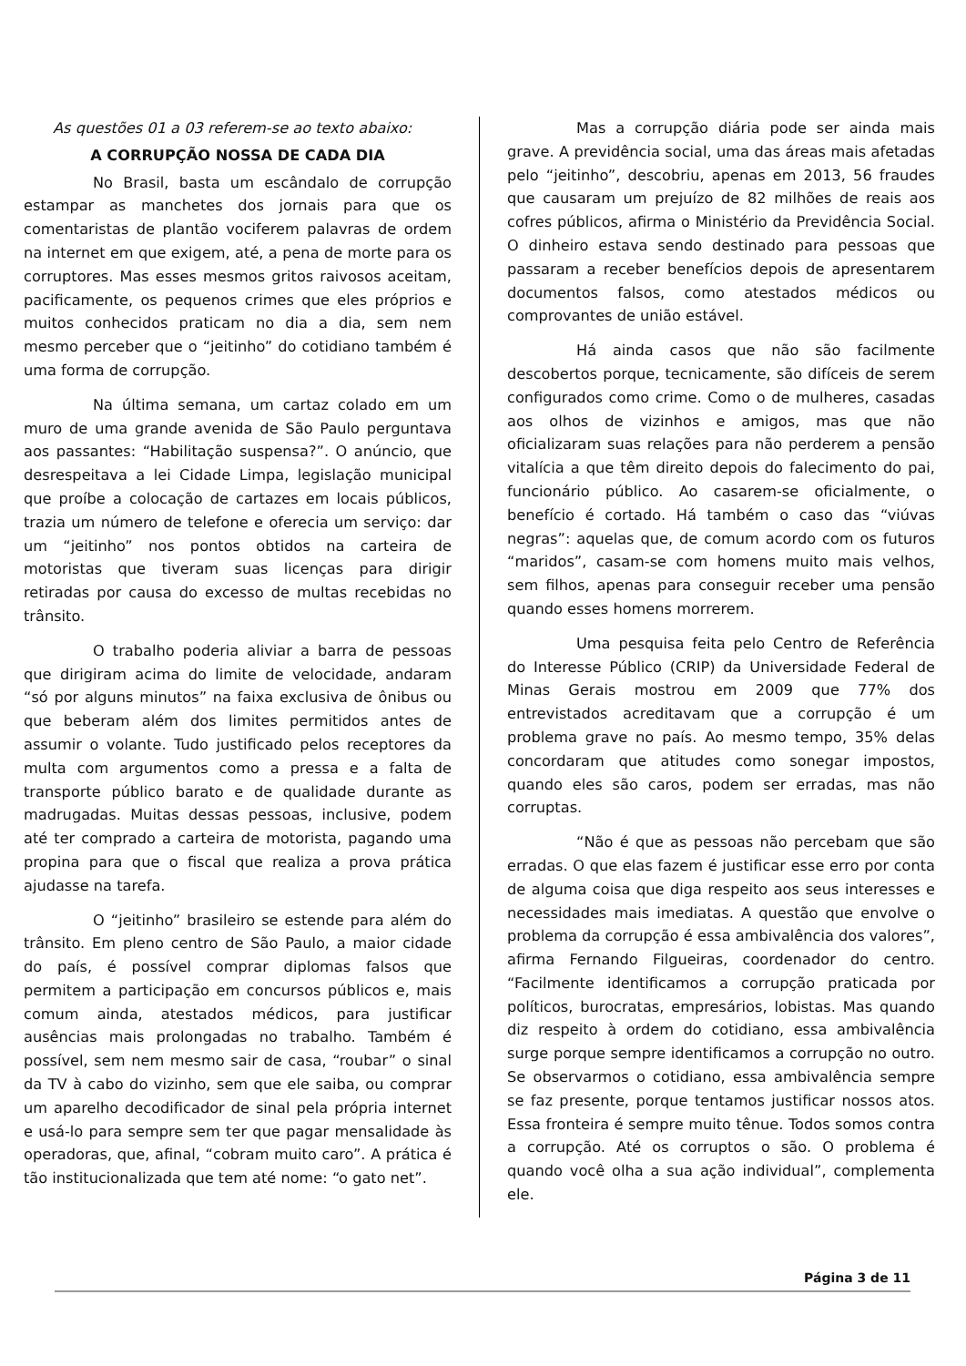As questões 01 a 03 referem-se ao texto abaixo:
A CORRUPÇÃO NOSSA DE CADA DIA
No Brasil, basta um escândalo de corrupção estampar as manchetes dos jornais para que os comentaristas de plantão vociferem palavras de ordem na internet em que exigem, até, a pena de morte para os corruptores. Mas esses mesmos gritos raivosos aceitam, pacificamente, os pequenos crimes que eles próprios e muitos conhecidos praticam no dia a dia, sem nem mesmo perceber que o “jeitinho” do cotidiano também é uma forma de corrupção.
Na última semana, um cartaz colado em um muro de uma grande avenida de São Paulo perguntava aos passantes: “Habilitação suspensa?”. O anúncio, que desrespeitava a lei Cidade Limpa, legislação municipal que proíbe a colocação de cartazes em locais públicos, trazia um número de telefone e oferecia um serviço: dar um “jeitinho” nos pontos obtidos na carteira de motoristas que tiveram suas licenças para dirigir retiradas por causa do excesso de multas recebidas no trânsito.
O trabalho poderia aliviar a barra de pessoas que dirigiram acima do limite de velocidade, andaram “só por alguns minutos” na faixa exclusiva de ônibus ou que beberam além dos limites permitidos antes de assumir o volante. Tudo justificado pelos receptores da multa com argumentos como a pressa e a falta de transporte público barato e de qualidade durante as madrugadas. Muitas dessas pessoas, inclusive, podem até ter comprado a carteira de motorista, pagando uma propina para que o fiscal que realiza a prova prática ajudasse na tarefa.
O “jeitinho” brasileiro se estende para além do trânsito. Em pleno centro de São Paulo, a maior cidade do país, é possível comprar diplomas falsos que permitem a participação em concursos públicos e, mais comum ainda, atestados médicos, para justificar ausências mais prolongadas no trabalho. Também é possível, sem nem mesmo sair de casa, “roubar” o sinal da TV à cabo do vizinho, sem que ele saiba, ou comprar um aparelho decodificador de sinal pela própria internet e usá-lo para sempre sem ter que pagar mensalidade às operadoras, que, afinal, “cobram muito caro”. A prática é tão institucionalizada que tem até nome: “o gato net”.
Mas a corrupção diária pode ser ainda mais grave. A previdência social, uma das áreas mais afetadas pelo “jeitinho”, descobriu, apenas em 2013, 56 fraudes que causaram um prejuízo de 82 milhões de reais aos cofres públicos, afirma o Ministério da Previdência Social. O dinheiro estava sendo destinado para pessoas que passaram a receber benefícios depois de apresentarem documentos falsos, como atestados médicos ou comprovantes de união estável.
Há ainda casos que não são facilmente descobertos porque, tecnicamente, são difíceis de serem configurados como crime. Como o de mulheres, casadas aos olhos de vizinhos e amigos, mas que não oficializaram suas relações para não perderem a pensão vitalícia a que têm direito depois do falecimento do pai, funcionário público. Ao casarem-se oficialmente, o benefício é cortado. Há também o caso das “viúvas negras”: aquelas que, de comum acordo com os futuros “maridos”, casam-se com homens muito mais velhos, sem filhos, apenas para conseguir receber uma pensão quando esses homens morrerem.
Uma pesquisa feita pelo Centro de Referência do Interesse Público (CRIP) da Universidade Federal de Minas Gerais mostrou em 2009 que 77% dos entrevistados acreditavam que a corrupção é um problema grave no país. Ao mesmo tempo, 35% delas concordaram que atitudes como sonegar impostos, quando eles são caros, podem ser erradas, mas não corruptas.
“Não é que as pessoas não percebam que são erradas. O que elas fazem é justificar esse erro por conta de alguma coisa que diga respeito aos seus interesses e necessidades mais imediatas. A questão que envolve o problema da corrupção é essa ambivalência dos valores”, afirma Fernando Filgueiras, coordenador do centro. “Facilmente identificamos a corrupção praticada por políticos, burocratas, empresários, lobistas. Mas quando diz respeito à ordem do cotidiano, essa ambivalência surge porque sempre identificamos a corrupção no outro. Se observarmos o cotidiano, essa ambivalência sempre se faz presente, porque tentamos justificar nossos atos. Essa fronteira é sempre muito tênue. Todos somos contra a corrupção. Até os corruptos o são. O problema é quando você olha a sua ação individual”, complementa ele.
Página 3 de 11